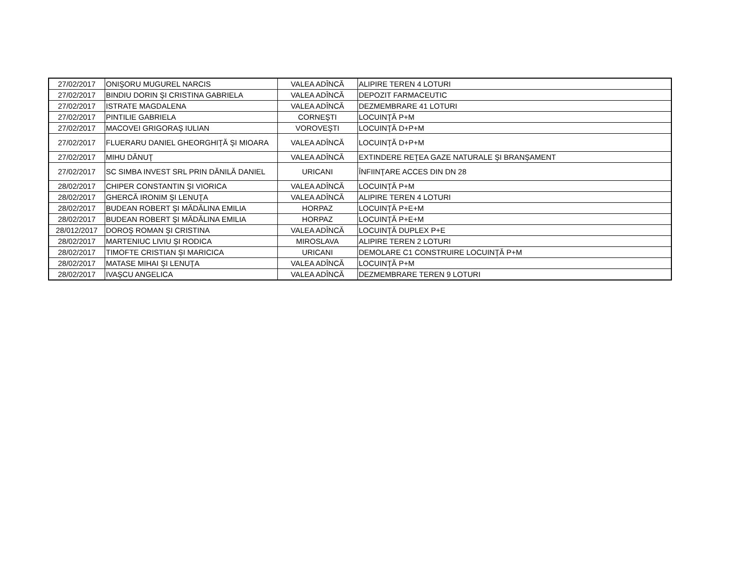| 27/02/2017 | ONIŞORU MUGUREL NARCIS | VALEA ADÎNCĂ | ALIPIRE TEREN 4 LOTURI |
| 27/02/2017 | BINDIU DORIN ŞI CRISTINA GABRIELA | VALEA ADÎNCĂ | DEPOZIT FARMACEUTIC |
| 27/02/2017 | ISTRATE MAGDALENA | VALEA ADÎNCĂ | DEZMEMBRARE 41 LOTURI |
| 27/02/2017 | PINTILIE GABRIELA | CORNEŞTI | LOCUINŢĂ P+M |
| 27/02/2017 | MACOVEI GRIGORAŞ IULIAN | VOROVEŞTI | LOCUINŢĂ D+P+M |
| 27/02/2017 | FLUERARU DANIEL GHEORGHIŢĂ ŞI MIOARA | VALEA ADÎNCĂ | LOCUINŢĂ D+P+M |
| 27/02/2017 | MIHU DĂNUŢ | VALEA ADÎNCĂ | EXTINDERE REŢEA GAZE NATURALE ŞI BRANŞAMENT |
| 27/02/2017 | SC SIMBA INVEST SRL PRIN DĂNILĂ DANIEL | URICANI | ÎNFIINŢARE ACCES DIN DN 28 |
| 28/02/2017 | CHIPER CONSTANTIN ŞI VIORICA | VALEA ADÎNCĂ | LOCUINŢĂ P+M |
| 28/02/2017 | GHERCĂ IRONIM ŞI LENUŢA | VALEA ADÎNCĂ | ALIPIRE TEREN 4 LOTURI |
| 28/02/2017 | BUDEAN ROBERT ŞI MĂDĂLINA EMILIA | HORPAZ | LOCUINŢĂ P+E+M |
| 28/02/2017 | BUDEAN ROBERT ŞI MĂDĂLINA EMILIA | HORPAZ | LOCUINŢĂ P+E+M |
| 28/012/2017 | DOROŞ ROMAN ŞI CRISTINA | VALEA ADÎNCĂ | LOCUINŢĂ DUPLEX P+E |
| 28/02/2017 | MARTENIUC LIVIU ŞI RODICA | MIROSLAVA | ALIPIRE TEREN 2 LOTURI |
| 28/02/2017 | TIMOFTE CRISTIAN ŞI MARICICA | URICANI | DEMOLARE C1 CONSTRUIRE LOCUINŢĂ P+M |
| 28/02/2017 | MATASE MIHAI ŞI LENUŢA | VALEA ADÎNCĂ | LOCUINŢĂ P+M |
| 28/02/2017 | IVAŞCU ANGELICA | VALEA ADÎNCĂ | DEZMEMBRARE TEREN 9 LOTURI |